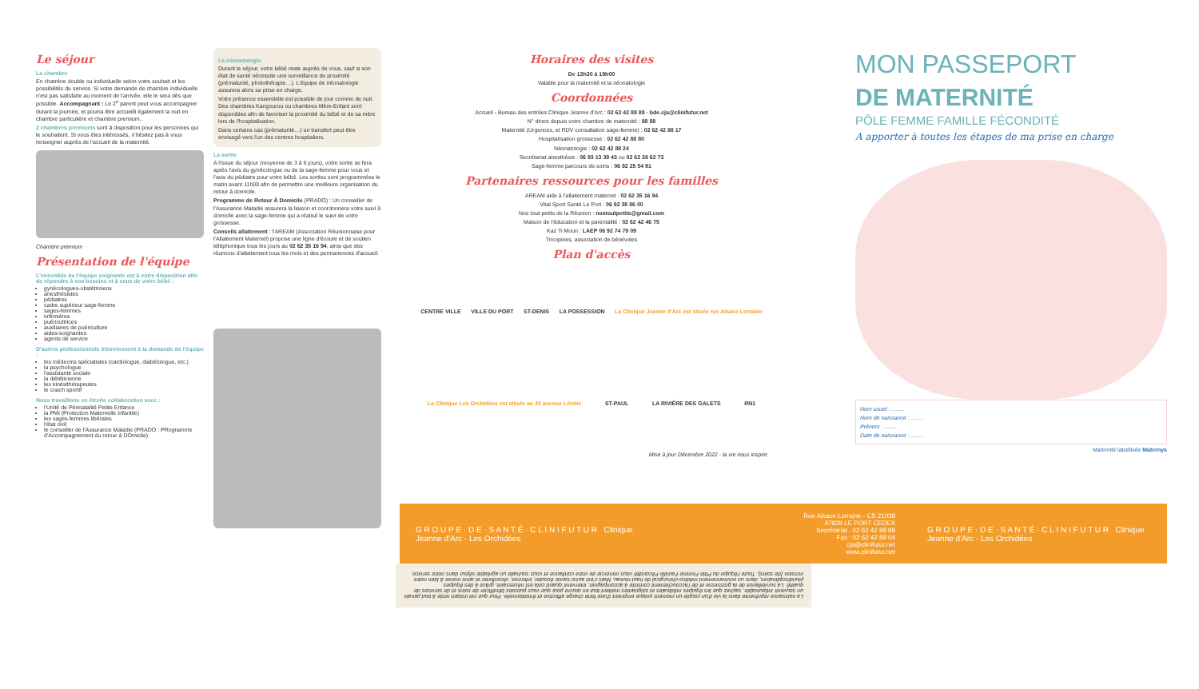Le séjour
La chambre
En chambre double ou individuelle selon votre souhait et les possibilités du service. Si votre demande de chambre individuelle n'est pas satisfaite au moment de l'arrivée, elle le sera dès que possible. Accompagnant : Le 2<sup>e</sup> parent peut vous accompagner durant la journée, et pourra être accueilli également la nuit en chambre particulière et chambre premium..
2 chambres premiums sont à disposition pour les personnes qui le souhaitent. Si vous êtes intéressés, n'hésitez pas à vous renseigner auprès de l'accueil de la maternité.
Chambre premium
Présentation de l'équipe
L'ensemble de l'équipe soignante est à votre disposition afin de répondre à vos besoins et à ceux de votre bébé :
gynécologues-obstétriciens
anesthésistes
pédiatres
cadre supérieur sage-femme
sages-femmes
infirmières
puéricultrices
auxiliaires de puériculture
aides-soignantes
agents de service
D'autres professionnels interviennent à la demande de l'équipe :
les médecins spécialistes (cardiologue, diabétologue, etc.)
la psychologue
l'assistante sociale
la diététicienne
les kinésithérapeutes
le coach sportif
Nous travaillons en étroite collaboration avec :
l'Unité de Périnatalité Petite Enfance
la PMI (Protection Maternelle Infantile)
les sages-femmes libérales
l'état civil
le conseiller de l'Assurance Maladie (PRADO : PRogramme d'Accompagnement du retour à DOmicile)
La néonatologie
Durant le séjour, votre bébé reste auprès de vous, sauf si son état de santé nécessite une surveillance de proximité (prématurité, photothérapie…). L'équipe de néonatologie assurera alors sa prise en charge.
Votre présence essentielle est possible de jour comme de nuit. Des chambres Kangourou ou chambres Mère-Enfant sont disponibles afin de favoriser la proximité du bébé et de sa mère lors de l'hospitalisation.
Dans certains cas (prématurité…) un transfert peut être envisagé vers l'un des centres hospitaliers.
La sortie
A l'issue du séjour (moyenne de 3 à 6 jours), votre sortie se fera après l'avis du gynécologue ou de la sage-femme pour vous et l'avis du pédiatre pour votre bébé. Les sorties sont programmées le matin avant 11h00 afin de permettre une meilleure organisation du retour à domicile.
Programme de Retour À Domicile (PRADO) : Un conseiller de l'Assurance Maladie assurera la liaison et coordonnera votre suivi à domicile avec la sage-femme qui a réalisé le suivi de votre grossesse.
Conseils allaitement : l'AREAM (Association Réunionnaise pour l'Allaitement Maternel) propose une ligne d'écoute et de soutien téléphonique tous les jours au 02 62 35 16 94, ainsi que des réunions d'allaitement tous les mois et des permanences d'accueil.
Horaires des visites
De 13h30 à 19h00
Valable pour la maternité et la néonatologie
Coordonnées
Accueil - Bureau des entrées Clinique Jeanne d'Arc : 02 62 42 88 88 · bde.cja@clinifutur.net
N° direct depuis votre chambre de maternité : 88 88
Maternité (Urgences, et RDV consultation sage-femme) : 02 62 42 88 17
Hospitalisation grossesse : 02 62 42 88 80
Néonatologie : 02 62 42 88 24
Secrétariat anesthésie : 06 93 13 39 43 ou 02 62 38 62 73
Sage-femme parcours de soins : 06 92 25 54 91
Partenaires ressources pour les familles
AREAM aide à l'allaitement maternel : 02 62 35 16 94
Vital Sport Santé Le Port : 06 92 38 86 00
Nos tout-petits de la Réunion : nostoutpetits@gmail.com
Maison de l'éducation et la parentalité : 02 62 42 46 75
Kaz Ti Moun : LAEP 06 92 74 79 09
Tricopines, association de bénévoles
Plan d'accès
CENTRE VILLE VILLE DU PORT ST-DENIS LA POSSESSION La Clinique Jeanne d'Arc est située rue Alsace Lorraine La Clinique Les Orchidées est située au 30 avenue Lénine ST-PAUL LA RIVIÈRE DES GALETS RN1
Mise à jour Décembre 2022 · la vie nous inspire
MON PASSEPORT
DE MATERNITÉ
PÔLE FEMME FAMILLE FÉCONDITÉ
A apporter à toutes les étapes de ma prise en charge
Nom usuel : ........
Nom de naissance : ........
Prénom : ........
Date de naissance : ........
Maternité labellisée Maternys
G R O U P E · D E · S A N T É · C L I N I F U T U R Clinique Jeanne d'Arc - Les Orchidées
Rue Alsace Lorraine - CS 21038
97829 LE PORT CEDEX
Secrétariat : 02 62 42 88 88
Fax : 02 62 42 89 04
cja@clinifutur.net
www.clinifutur.net
G R O U P E · D E · S A N T É · C L I N I F U T U R Clinique Jeanne d'Arc - Les Orchidées
La naissance représente dans la vie d'un couple un moment unique empreint d'une forte charge affective et émotionnelle. Pour que cet instant reste à tout jamais un souvenir inépuisable, sachez que les équipes médicales et soignantes mettent tout en œuvre pour que vous puissiez bénéficier de soins et de services de qualité. La surveillance de la grossesse et de l'accouchement consiste à accompagner, intervenir quand cela est nécessaire, grâce à des équipes pluridisciplinaires, dans un environnement médico-chirurgical de haut niveau. Mais c'est aussi savoir écouter, informer, réconforter et ainsi mener à bien notre mission (de soins). Toute l'équipe du Pôle Femme Famille Fécondité vous remercie de votre confiance et vous souhaite un agréable séjour dans notre service.